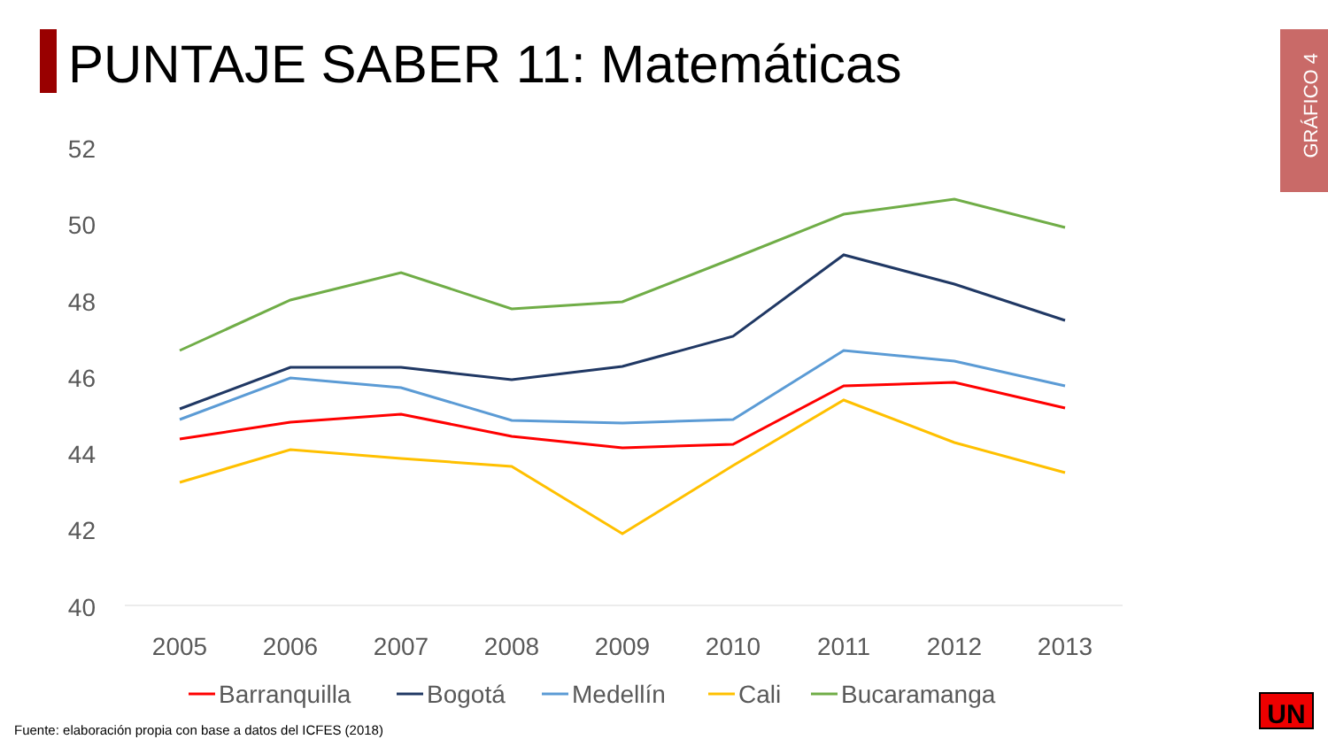PUNTAJE SABER 11: Matemáticas
GRÁFICO 4
52
50
48
46
44
42
40
2005
2006
2007
2008
2009
2010
2011
2012
2013
Barranquilla
Bogotá
Medellín
Cali
Bucaramanga
UN
Fuente: elaboración propia con base a datos del ICFES (2018)